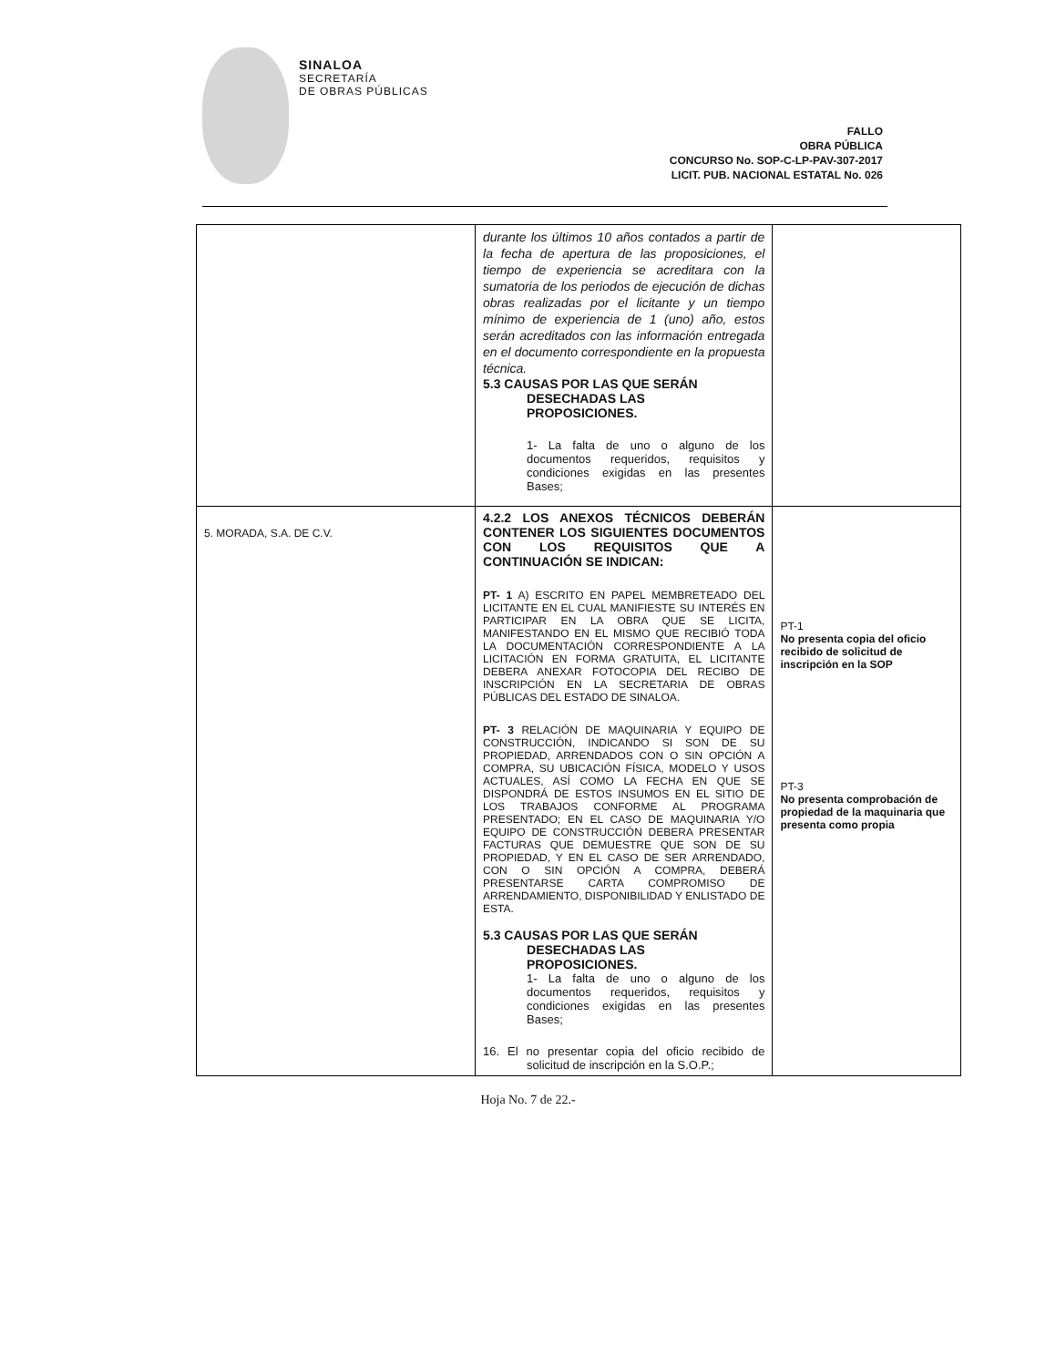SINALOA
SECRETARÍA
DE OBRAS PÚBLICAS
FALLO
OBRA PÚBLICA
CONCURSO No. SOP-C-LP-PAV-307-2017
LICIT. PUB. NACIONAL ESTATAL No. 026
| | durante los últimos 10 años contados a partir de la fecha de apertura de las proposiciones, el tiempo de experiencia se acreditara con la sumatoria de los periodos de ejecución de dichas obras realizadas por el licitante y un tiempo mínimo de experiencia de 1 (uno) año, estos serán acreditados con las información entregada en el documento correspondiente en la propuesta técnica. 5.3 CAUSAS POR LAS QUE SERÁN DESECHADAS LAS PROPOSICIONES. 1- La falta de uno o alguno de los documentos requeridos, requisitos y condiciones exigidas en las presentes Bases; | |
| 5. MORADA, S.A. DE C.V. | 4.2.2 LOS ANEXOS TÉCNICOS DEBERÁN CONTENER LOS SIGUIENTES DOCUMENTOS CON LOS REQUISITOS QUE A CONTINUACIÓN SE INDICAN: PT- 1 A) ESCRITO EN PAPEL MEMBRETEADO DEL LICITANTE EN EL CUAL MANIFIESTE SU INTERÉS EN PARTICIPAR EN LA OBRA QUE SE LICITA, MANIFESTANDO EN EL MISMO QUE RECIBIÓ TODA LA DOCUMENTACIÓN CORRESPONDIENTE A LA LICITACIÓN EN FORMA GRATUITA, EL LICITANTE DEBERA ANEXAR FOTOCOPIA DEL RECIBO DE INSCRIPCIÓN EN LA SECRETARIA DE OBRAS PÚBLICAS DEL ESTADO DE SINALOA. PT- 3 RELACIÓN DE MAQUINARIA Y EQUIPO DE CONSTRUCCIÓN, INDICANDO SI SON DE SU PROPIEDAD, ARRENDADOS CON O SIN OPCIÓN A COMPRA, SU UBICACIÓN FÍSICA, MODELO Y USOS ACTUALES, ASÍ COMO LA FECHA EN QUE SE DISPONDRÁ DE ESTOS INSUMOS EN EL SITIO DE LOS TRABAJOS CONFORME AL PROGRAMA PRESENTADO; EN EL CASO DE MAQUINARIA Y/O EQUIPO DE CONSTRUCCIÓN DEBERA PRESENTAR FACTURAS QUE DEMUESTRE QUE SON DE SU PROPIEDAD, Y EN EL CASO DE SER ARRENDADO, CON O SIN OPCIÓN A COMPRA, DEBERÁ PRESENTARSE CARTA COMPROMISO DE ARRENDAMIENTO, DISPONIBILIDAD Y ENLISTADO DE ESTA. 5.3 CAUSAS POR LAS QUE SERÁN DESECHADAS LAS PROPOSICIONES. 1- La falta de uno o alguno de los documentos requeridos, requisitos y condiciones exigidas en las presentes Bases; 16. El no presentar copia del oficio recibido de solicitud de inscripción en la S.O.P.; | PT-1 No presenta copia del oficio recibido de solicitud de inscripción en la SOP PT-3 No presenta comprobación de propiedad de la maquinaria que presenta como propia |
Hoja No. 7 de 22.-